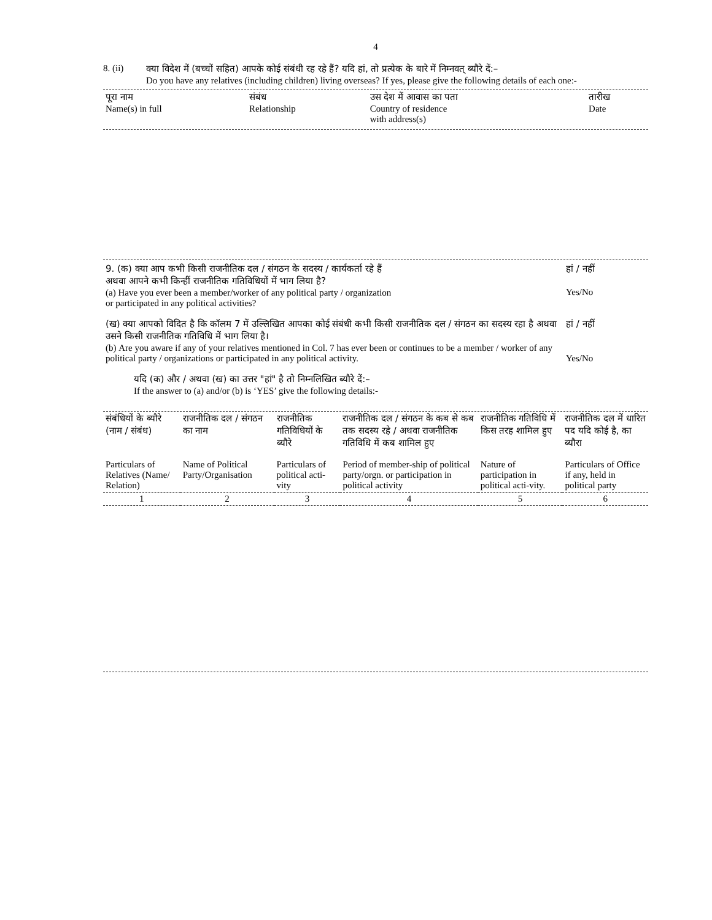4
8. (ii) क्या विदेश में (बच्चों सहित) आपके कोई संबंधी रह रहे हैं? यदि हां, तो प्रत्येक के बारे में निम्नवत् ब्यौरे दें:–
Do you have any relatives (including children) living overseas? If yes, please give the following details of each one:-
| पूरा नाम Name(s) in full | संबंध Relationship | उस देश में आवास का पता Country of residence with address(s) | तारीख Date |
| --- | --- | --- | --- |
| 9. (क) क्या आप कभी किसी राजनीतिक दल / संगठन के सदस्य / कार्यकर्ता रहे हैं अथवा आपने कभी किन्हीं राजनीतिक गतिविधियों में भाग लिया है? (a) Have you ever been a member/worker of any political party / organization or participated in any political activities? | हां / नहीं Yes/No |
| (ख) क्या आपको विदित है कि कॉलम 7 में उल्लिखित आपका कोई संबंधी कभी किसी राजनीतिक दल / संगठन का सदस्य रहा है अथवा उसने किसी राजनीतिक गतिविधि में भाग लिया है। (b) Are you aware if any of your relatives mentioned in Col. 7 has ever been or continues to be a member / worker of any political party / organizations or participated in any political activity. | हां / नहीं Yes/No |
| यदि (क) और / अथवा (ख) का उत्तर "हां" है तो निम्नलिखित ब्यौरे दें:– If the answer to (a) and/or (b) is ‘YES’ give the following details:- | |
| संबंधियों के ब्यौरे (नाम / संबंध) | राजनीतिक दल / संगठन का नाम | राजनीतिक गतिविधियों के ब्यौरे | राजनीतिक दल / संगठन के कब से कब तक सदस्य रहे / अथवा राजनीतिक गतिविधि में कब शामिल हुए | राजनीतिक गतिविधि में किस तरह शामिल हुए | राजनीतिक दल में धारित पद यदि कोई है, का ब्यौरा |
| --- | --- | --- | --- | --- | --- |
| Particulars of Relatives (Name/ Relation) | Name of Political Party/Organisation | Particulars of political acti-vity | Period of member-ship of political party/orgn. or participation in political activity | Nature of participation in political acti-vity. | Particulars of Office if any, held in political party |
| 1 | 2 | 3 | 4 | 5 | 6 |